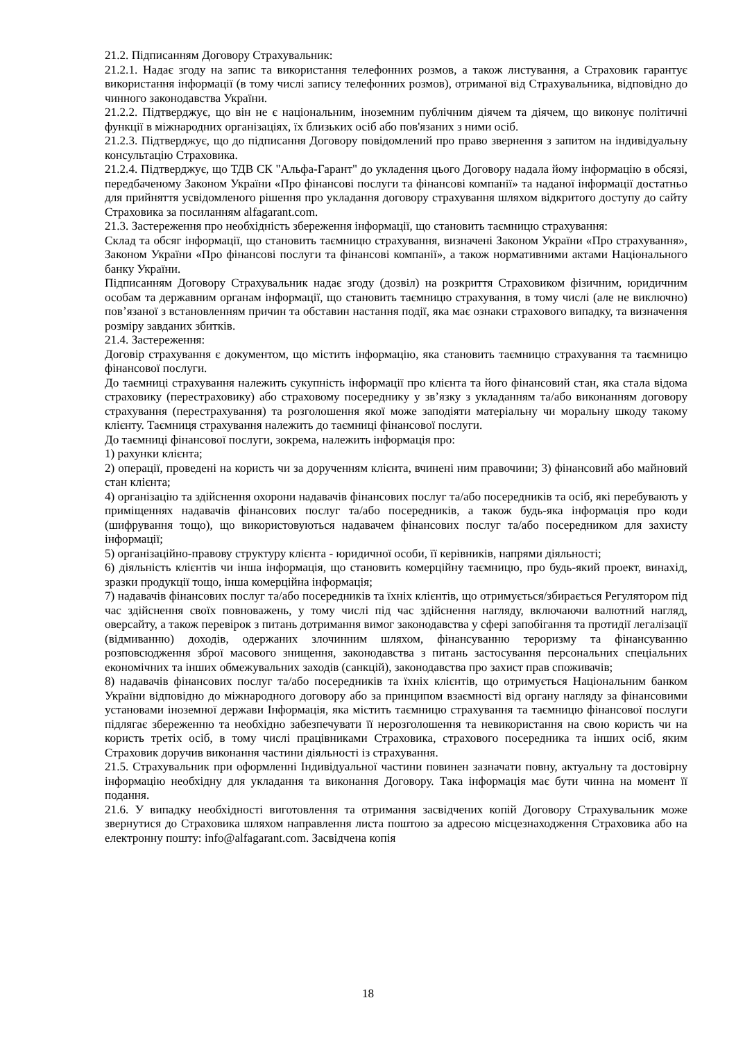21.2. Підписанням Договору Страхувальник:
21.2.1. Надає згоду на запис та використання телефонних розмов, а також листування, а Страховик гарантує використання інформації (в тому числі запису телефонних розмов), отриманої від Страхувальника, відповідно до чинного законодавства України.
21.2.2. Підтверджує, що він не є національним, іноземним публічним діячем та діячем, що виконує політичні функції в міжнародних організаціях, їх близьких осіб або пов'язаних з ними осіб.
21.2.3. Підтверджує, що до підписання Договору повідомлений про право звернення з запитом на індивідуальну консультацію Страховика.
21.2.4. Підтверджує, що ТДВ СК "Альфа-Гарант" до укладення цього Договору надала йому інформацію в обсязі, передбаченому Законом України «Про фінансові послуги та фінансові компанії» та наданої інформації достатньо для прийняття усвідомленого рішення про укладання договору страхування шляхом відкритого доступу до сайту Страховика за посиланням alfagarant.com.
21.3. Застереження про необхідність збереження інформації, що становить таємницю страхування:
Склад та обсяг інформації, що становить таємницю страхування, визначені Законом України «Про страхування», Законом України «Про фінансові послуги та фінансові компанії», а також нормативними актами Національного банку України.
Підписанням Договору Страхувальник надає згоду (дозвіл) на розкриття Страховиком фізичним, юридичним особам та державним органам інформації, що становить таємницю страхування, в тому числі (але не виключно) пов’язаної з встановленням причин та обставин настання події, яка має ознаки страхового випадку, та визначення розміру завданих збитків.
21.4. Застереження:
Договір страхування є документом, що містить інформацію, яка становить таємницю страхування та таємницю фінансової послуги.
До таємниці страхування належить сукупність інформації про клієнта та його фінансовий стан, яка стала відома страховику (перестраховику) або страховому посереднику у зв’язку з укладанням та/або виконанням договору страхування (перестрахування) та розголошення якої може заподіяти матеріальну чи моральну шкоду такому клієнту. Таємниця страхування належить до таємниці фінансової послуги.
До таємниці фінансової послуги, зокрема, належить інформація про:
1) рахунки клієнта;
2) операції, проведені на користь чи за дорученням клієнта, вчинені ним правочини; 3) фінансовий або майновий стан клієнта;
4) організацію та здійснення охорони надавачів фінансових послуг та/або посередників та осіб, які перебувають у приміщеннях надавачів фінансових послуг та/або посередників, а також будь-яка інформація про коди (шифрування тощо), що використовуються надавачем фінансових послуг та/або посередником для захисту інформації;
5) організаційно-правову структуру клієнта - юридичної особи, її керівників, напрями діяльності;
6) діяльність клієнтів чи інша інформація, що становить комерційну таємницю, про будь-який проект, винахід, зразки продукції тощо, інша комерційна інформація;
7) надавачів фінансових послуг та/або посередників та їхніх клієнтів, що отримується/збирається Регулятором під час здійснення своїх повноважень, у тому числі під час здійснення нагляду, включаючи валютний нагляд, оверсайту, а також перевірок з питань дотримання вимог законодавства у сфері запобігання та протидії легалізації (відмиванню) доходів, одержаних злочинним шляхом, фінансуванню тероризму та фінансуванню розповсюдження зброї масового знищення, законодавства з питань застосування персональних спеціальних економічних та інших обмежувальних заходів (санкцій), законодавства про захист прав споживачів;
8) надавачів фінансових послуг та/або посередників та їхніх клієнтів, що отримується Національним банком України відповідно до міжнародного договору або за принципом взаємності від органу нагляду за фінансовими установами іноземної держави Інформація, яка містить таємницю страхування та таємницю фінансової послуги підлягає збереженню та необхідно забезпечувати її нерозголошення та невикористання на свою користь чи на користь третіх осіб, в тому числі працівниками Страховика, страхового посередника та інших осіб, яким Страховик доручив виконання частини діяльності із страхування.
21.5. Страхувальник при оформленні Індивідуальної частини повинен зазначати повну, актуальну та достовірну інформацію необхідну для укладання та виконання Договору. Така інформація має бути чинна на момент її подання.
21.6. У випадку необхідності виготовлення та отримання засвідчених копій Договору Страхувальник може звернутися до Страховика шляхом направлення листа поштою за адресою місцезнаходження Страховика або на електронну пошту: info@alfagarant.com. Засвідчена копія
18